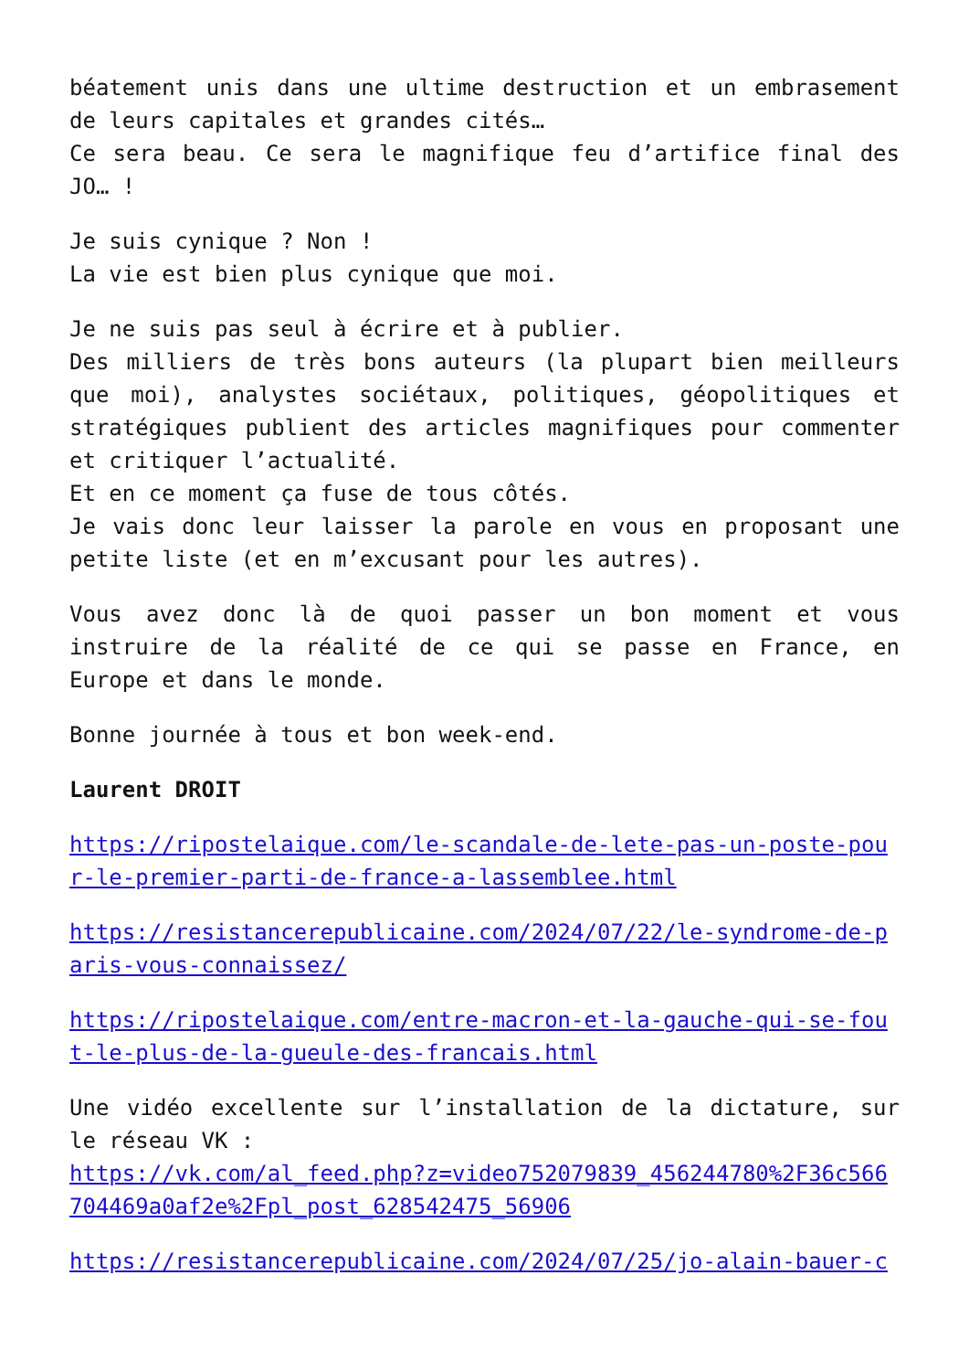béatement unis dans une ultime destruction et un embrasement de leurs capitales et grandes cités…
Ce sera beau. Ce sera le magnifique feu d’artifice final des JO… !
Je suis cynique ? Non !
La vie est bien plus cynique que moi.
Je ne suis pas seul à écrire et à publier.
Des milliers de très bons auteurs (la plupart bien meilleurs que moi), analystes sociétaux, politiques, géopolitiques et stratégiques publient des articles magnifiques pour commenter et critiquer l’actualité.
Et en ce moment ça fuse de tous côtés.
Je vais donc leur laisser la parole en vous en proposant une petite liste (et en m’excusant pour les autres).
Vous avez donc là de quoi passer un bon moment et vous instruire de la réalité de ce qui se passe en France, en Europe et dans le monde.
Bonne journée à tous et bon week-end.
Laurent DROIT
https://ripostelaique.com/le-scandale-de-lete-pas-un-poste-pour-le-premier-parti-de-france-a-lassemblee.html
https://resistancerepublicaine.com/2024/07/22/le-syndrome-de-paris-vous-connaissez/
https://ripostelaique.com/entre-macron-et-la-gauche-qui-se-fout-le-plus-de-la-gueule-des-francais.html
Une vidéo excellente sur l’installation de la dictature, sur le réseau VK :
https://vk.com/al_feed.php?z=video752079839_456244780%2F36c566704469a0af2e%2Fpl_post_628542475_56906
https://resistancerepublicaine.com/2024/07/25/jo-alain-bauer-c